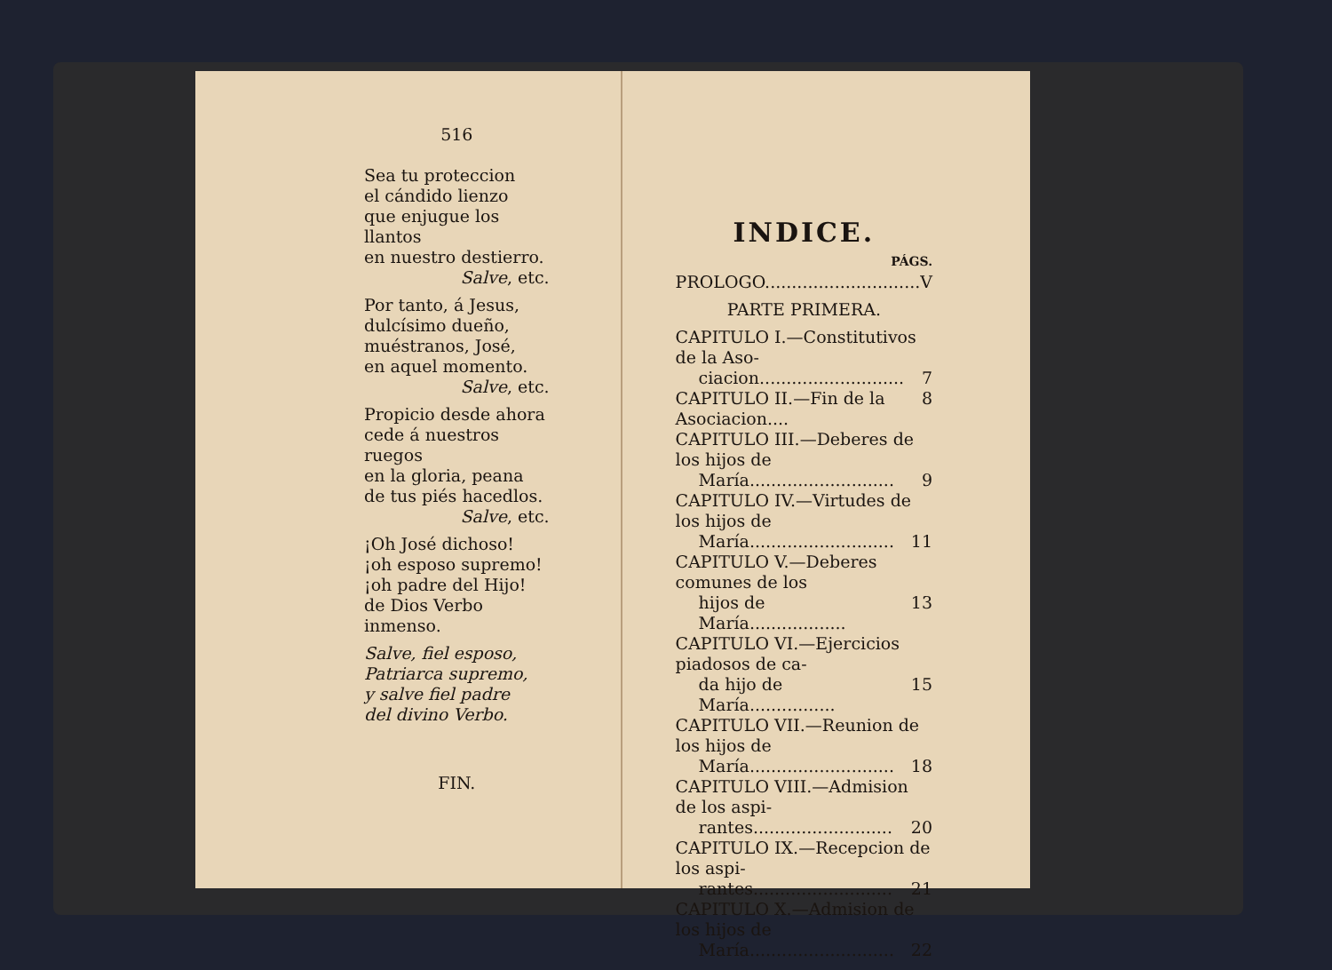516
Sea tu proteccion
el cándido lienzo
que enjugue los llantos
en nuestro destierro.
Salve, etc.
Por tanto, á Jesus,
dulcísimo dueño,
muéstranos, José,
en aquel momento.
Salve, etc.
Propicio desde ahora
cede á nuestros ruegos
en la gloria, peana
de tus piés hacedlos.
Salve, etc.
¡Oh José dichoso!
¡oh esposo supremo!
¡oh padre del Hijo!
de Dios Verbo inmenso.
Salve, fiel esposo,
Patriarca supremo,
y salve fiel padre
del divino Verbo.
FIN.
INDICE.
PÁGS.
PROLOGO............................. V
PARTE PRIMERA.
CAPITULO I.—Constitutivos de la Aso-
ciacion........................... 7
CAPITULO II.—Fin de la Asociacion.... 8
CAPITULO III.—Deberes de los hijos de
María........................... 9
CAPITULO IV.—Virtudes de los hijos de
María........................... 11
CAPITULO V.—Deberes comunes de los
hijos de María.................. 13
CAPITULO VI.—Ejercicios piadosos de ca-
da hijo de María................ 15
CAPITULO VII.—Reunion de los hijos de
María........................... 18
CAPITULO VIII.—Admision de los aspi-
rantes.......................... 20
CAPITULO IX.—Recepcion de los aspi-
rantes.......................... 21
CAPITULO X.—Admision de los hijos de
María........................... 22